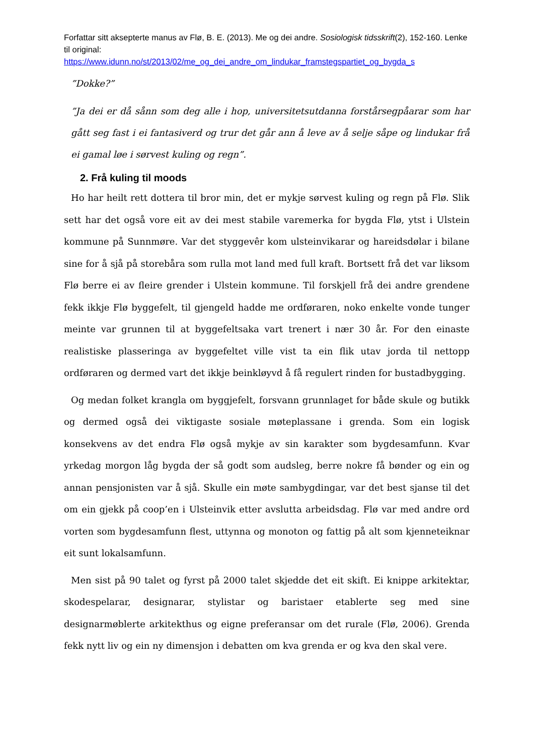Forfattar sitt aksepterte manus av Flø, B. E. (2013). Me og dei andre. Sosiologisk tidsskrift(2), 152-160. Lenke til original:
https://www.idunn.no/st/2013/02/me_og_dei_andre_om_lindukar_framstegspartiet_og_bygda_s
”Dokke?”
”Ja dei er då sånn som deg alle i hop, universitetsutdanna forstårsegpåarar som har gått seg fast i ei fantasiverd og trur det går ann å leve av å selje såpe og lindukar frå ei gamal løe i sørvest kuling og regn”.
2. Frå kuling til moods
Ho har heilt rett dottera til bror min, det er mykje sørvest kuling og regn på Flø. Slik sett har det også vore eit av dei mest stabile varemerka for bygda Flø, ytst i Ulstein kommune på Sunnmøre. Var det styggevêr kom ulsteinvikarar og hareidsdølar i bilane sine for å sjå på storebåra som rulla mot land med full kraft. Bortsett frå det var liksom Flø berre ei av fleire grender i Ulstein kommune. Til forskjell frå dei andre grendene fekk ikkje Flø byggefelt, til gjengeld hadde me ordføraren, noko enkelte vonde tunger meinte var grunnen til at byggefeltsaka vart trenert i nær 30 år. For den einaste realistiske plasseringa av byggefeltet ville vist ta ein flik utav jorda til nettopp ordføraren og dermed vart det ikkje beinkløyvd å få regulert rinden for bustadbygging.
Og medan folket krangla om byggjefelt, forsvann grunnlaget for både skule og butikk og dermed også dei viktigaste sosiale møteplassane i grenda. Som ein logisk konsekvens av det endra Flø også mykje av sin karakter som bygdesamfunn. Kvar yrkedag morgon låg bygda der så godt som audsleg, berre nokre få bønder og ein og annan pensjonisten var å sjå. Skulle ein møte sambygdingar, var det best sjanse til det om ein gjekk på coop’en i Ulsteinvik etter avslutta arbeidsdag. Flø var med andre ord vorten som bygdesamfunn flest, uttynna og monoton og fattig på alt som kjenneteiknar eit sunt lokalsamfunn.
Men sist på 90 talet og fyrst på 2000 talet skjedde det eit skift. Ei knippe arkitektar, skodespelarar, designarar, stylistar og baristaer etablerte seg med sine designarmøblerte arkitekthus og eigne preferansar om det rurale (Flø, 2006). Grenda fekk nytt liv og ein ny dimensjon i debatten om kva grenda er og kva den skal vere.